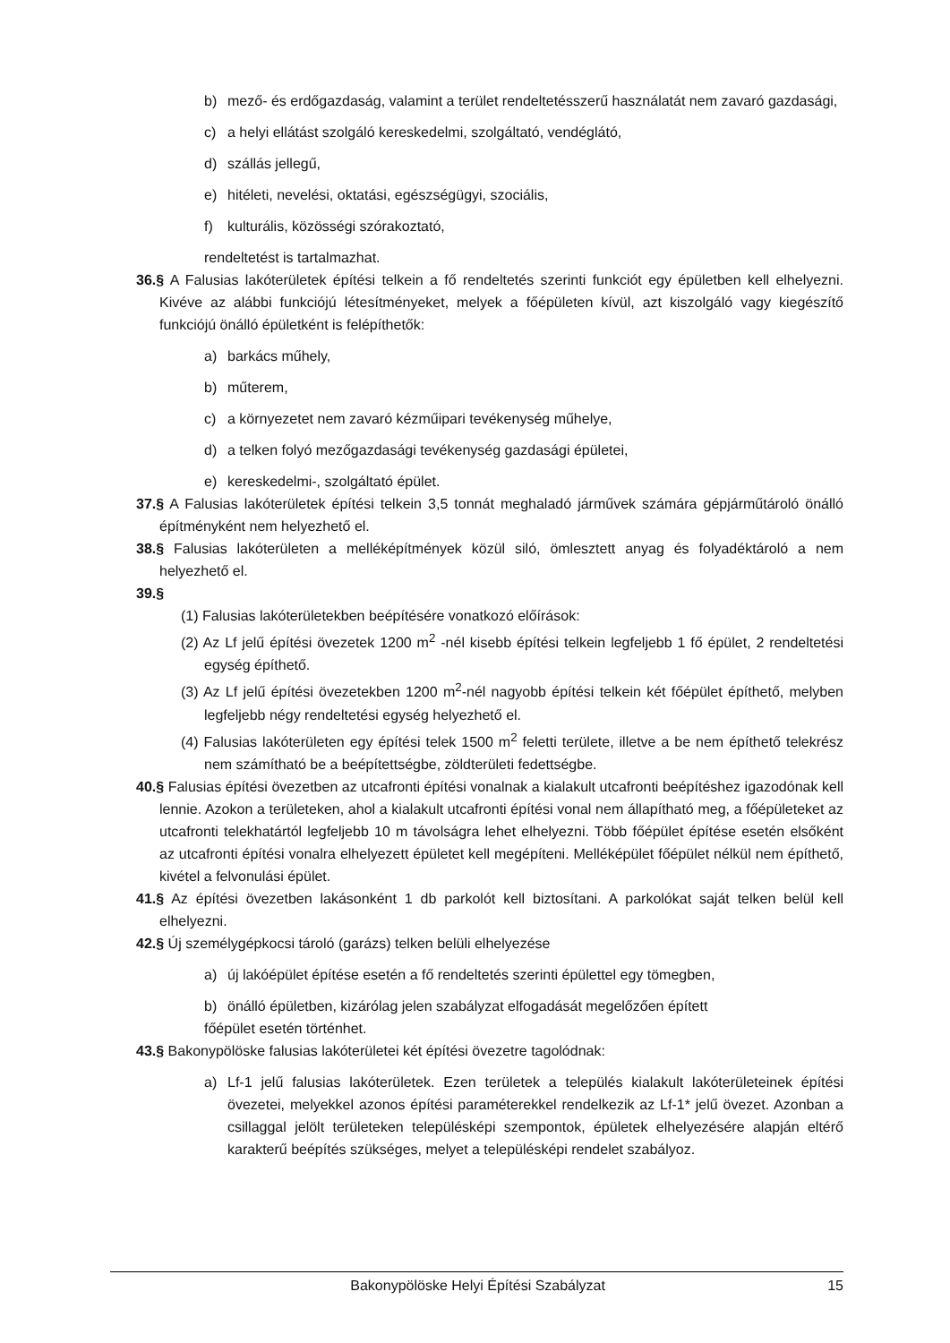b) mező- és erdőgazdaság, valamint a terület rendeltetésszerű használatát nem zavaró gazdasági,
c) a helyi ellátást szolgáló kereskedelmi, szolgáltató, vendéglátó,
d) szállás jellegű,
e) hitéleti, nevelési, oktatási, egészségügyi, szociális,
f) kulturális, közösségi szórakoztató,
rendeltetést is tartalmazhat.
36.§ A Falusias lakóterületek építési telkein a fő rendeltetés szerinti funkciót egy épületben kell elhelyezni. Kivéve az alábbi funkciójú létesítményeket, melyek a főépületen kívül, azt kiszolgáló vagy kiegészítő funkciójú önálló épületként is felépíthetők:
a) barkács műhely,
b) műterem,
c) a környezetet nem zavaró kézműipari tevékenység műhelye,
d) a telken folyó mezőgazdasági tevékenység gazdasági épületei,
e) kereskedelmi-, szolgáltató épület.
37.§ A Falusias lakóterületek építési telkein 3,5 tonnát meghaladó járművek számára gépjárműtároló önálló építményként nem helyezhető el.
38.§ Falusias lakóterületen a melléképítmények közül siló, ömlesztett anyag és folyadéktároló a nem helyezhető el.
39.§
(1) Falusias lakóterületekben beépítésére vonatkozó előírások:
(2) Az Lf jelű építési övezetek 1200 m<sup>2</sup> -nél kisebb építési telkein legfeljebb 1 fő épület, 2 rendeltetési egység építhető.
(3) Az Lf jelű építési övezetekben 1200 m<sup>2</sup>-nél nagyobb építési telkein két főépület építhető, melyben legfeljebb négy rendeltetési egység helyezhető el.
(4) Falusias lakóterületen egy építési telek 1500 m<sup>2</sup> feletti területe, illetve a be nem építhető telekrész nem számítható be a beépítettségbe, zöldterületi fedettségbe.
40.§ Falusias építési övezetben az utcafronti építési vonalnak a kialakult utcafronti beépítéshez igazodónak kell lennie. Azokon a területeken, ahol a kialakult utcafronti építési vonal nem állapítható meg, a főépületeket az utcafronti telekhatártól legfeljebb 10 m távolságra lehet elhelyezni. Több főépület építése esetén elsőként az utcafronti építési vonalra elhelyezett épületet kell megépíteni. Melléképület főépület nélkül nem építhető, kivétel a felvonulási épület.
41.§ Az építési övezetben lakásonként 1 db parkolót kell biztosítani. A parkolókat saját telken belül kell elhelyezni.
42.§ Új személygépkocsi tároló (garázs) telken belüli elhelyezése
a) új lakóépület építése esetén a fő rendeltetés szerinti épülettel egy tömegben,
b) önálló épületben, kizárólag jelen szabályzat elfogadását megelőzően épített
főépület esetén történhet.
43.§ Bakonypölöske falusias lakóterületei két építési övezetre tagolódnak:
a) Lf-1 jelű falusias lakóterületek. Ezen területek a település kialakult lakóterületeinek építési övezetei, melyekkel azonos építési paraméterekkel rendelkezik az Lf-1* jelű övezet. Azonban a csillaggal jelölt területeken településképi szempontok, épületek elhelyezésére alapján eltérő karakterű beépítés szükséges, melyet a településképi rendelet szabályoz.
Bakonypölöske Helyi Építési Szabályzat
15